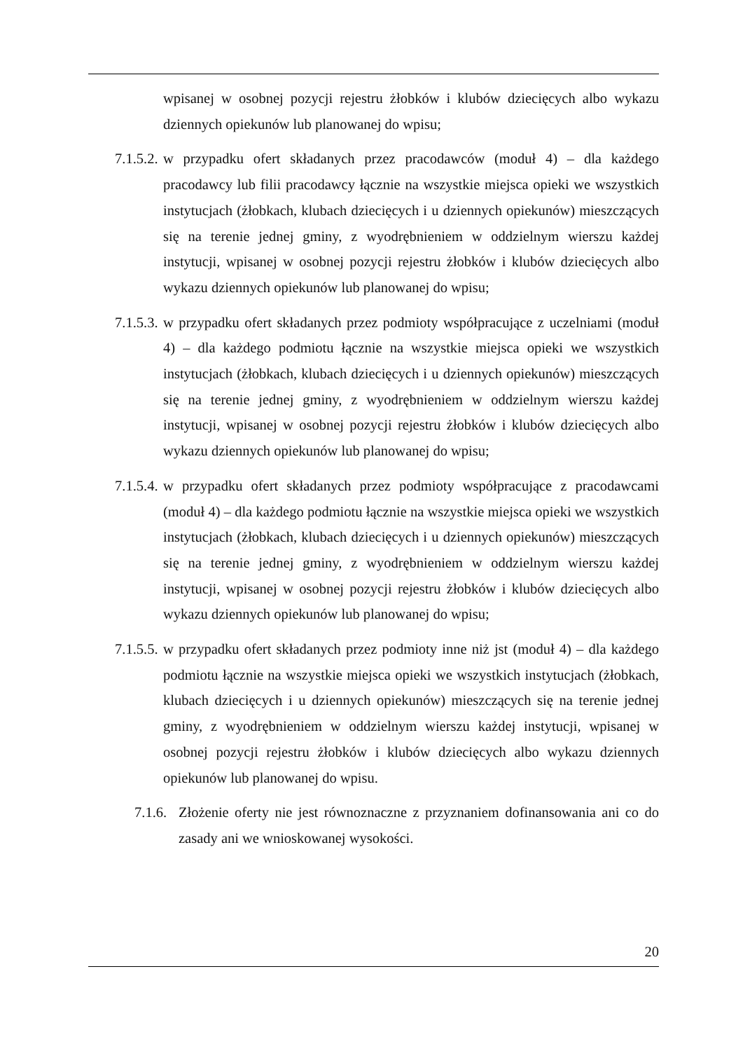wpisanej w osobnej pozycji rejestru żłobków i klubów dziecięcych albo wykazu dziennych opiekunów lub planowanej do wpisu;
7.1.5.2. w przypadku ofert składanych przez pracodawców (moduł 4) – dla każdego pracodawcy lub filii pracodawcy łącznie na wszystkie miejsca opieki we wszystkich instytucjach (żłobkach, klubach dziecięcych i u dziennych opiekunów) mieszczących się na terenie jednej gminy, z wyodrębnieniem w oddzielnym wierszu każdej instytucji, wpisanej w osobnej pozycji rejestru żłobków i klubów dziecięcych albo wykazu dziennych opiekunów lub planowanej do wpisu;
7.1.5.3. w przypadku ofert składanych przez podmioty współpracujące z uczelniami (moduł 4) – dla każdego podmiotu łącznie na wszystkie miejsca opieki we wszystkich instytucjach (żłobkach, klubach dziecięcych i u dziennych opiekunów) mieszczących się na terenie jednej gminy, z wyodrębnieniem w oddzielnym wierszu każdej instytucji, wpisanej w osobnej pozycji rejestru żłobków i klubów dziecięcych albo wykazu dziennych opiekunów lub planowanej do wpisu;
7.1.5.4. w przypadku ofert składanych przez podmioty współpracujące z pracodawcami (moduł 4) – dla każdego podmiotu łącznie na wszystkie miejsca opieki we wszystkich instytucjach (żłobkach, klubach dziecięcych i u dziennych opiekunów) mieszczących się na terenie jednej gminy, z wyodrębnieniem w oddzielnym wierszu każdej instytucji, wpisanej w osobnej pozycji rejestru żłobków i klubów dziecięcych albo wykazu dziennych opiekunów lub planowanej do wpisu;
7.1.5.5. w przypadku ofert składanych przez podmioty inne niż jst (moduł 4) – dla każdego podmiotu łącznie na wszystkie miejsca opieki we wszystkich instytucjach (żłobkach, klubach dziecięcych i u dziennych opiekunów) mieszczących się na terenie jednej gminy, z wyodrębnieniem w oddzielnym wierszu każdej instytucji, wpisanej w osobnej pozycji rejestru żłobków i klubów dziecięcych albo wykazu dziennych opiekunów lub planowanej do wpisu.
7.1.6. Złożenie oferty nie jest równoznaczne z przyznaniem dofinansowania ani co do zasady ani we wnioskowanej wysokości.
20